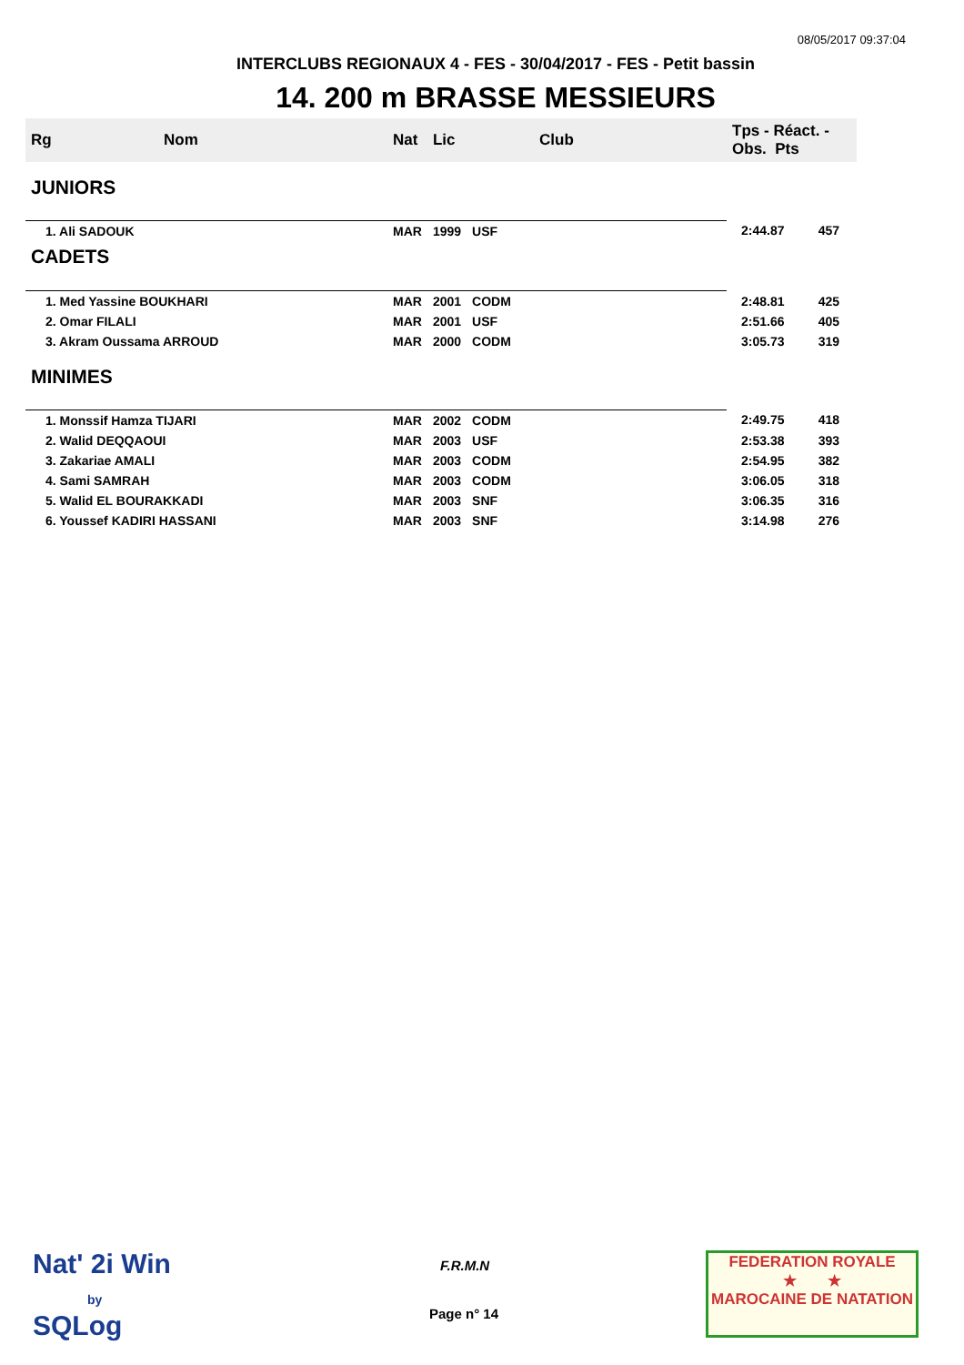08/05/2017 09:37:04
INTERCLUBS REGIONAUX 4 - FES - 30/04/2017 - FES - Petit bassin
14. 200 m BRASSE MESSIEURS
| Rg | Nom | Nat | Lic | Club | Tps - Réact. - Obs. Pts | |
| --- | --- | --- | --- | --- | --- | --- |
| JUNIORS | | | | | | |
| 1. Ali SADOUK | | MAR | 1999 | USF | 2:44.87 | 457 |
| CADETS | | | | | | |
| 1. Med Yassine BOUKHARI | | MAR | 2001 | CODM | 2:48.81 | 425 |
| 2. Omar FILALI | | MAR | 2001 | USF | 2:51.66 | 405 |
| 3. Akram Oussama ARROUD | | MAR | 2000 | CODM | 3:05.73 | 319 |
| MINIMES | | | | | | |
| 1. Monssif Hamza TIJARI | | MAR | 2002 | CODM | 2:49.75 | 418 |
| 2. Walid DEQQAOUI | | MAR | 2003 | USF | 2:53.38 | 393 |
| 3. Zakariae AMALI | | MAR | 2003 | CODM | 2:54.95 | 382 |
| 4. Sami SAMRAH | | MAR | 2003 | CODM | 3:06.05 | 318 |
| 5. Walid EL BOURAKKADI | | MAR | 2003 | SNF | 3:06.35 | 316 |
| 6. Youssef KADIRI HASSANI | | MAR | 2003 | SNF | 3:14.98 | 276 |
Nat' 2i Win
by
SQLog
F.R.M.N
Page n° 14
FEDERATION ROYALE
★ ★
MAROCAINE DE NATATION